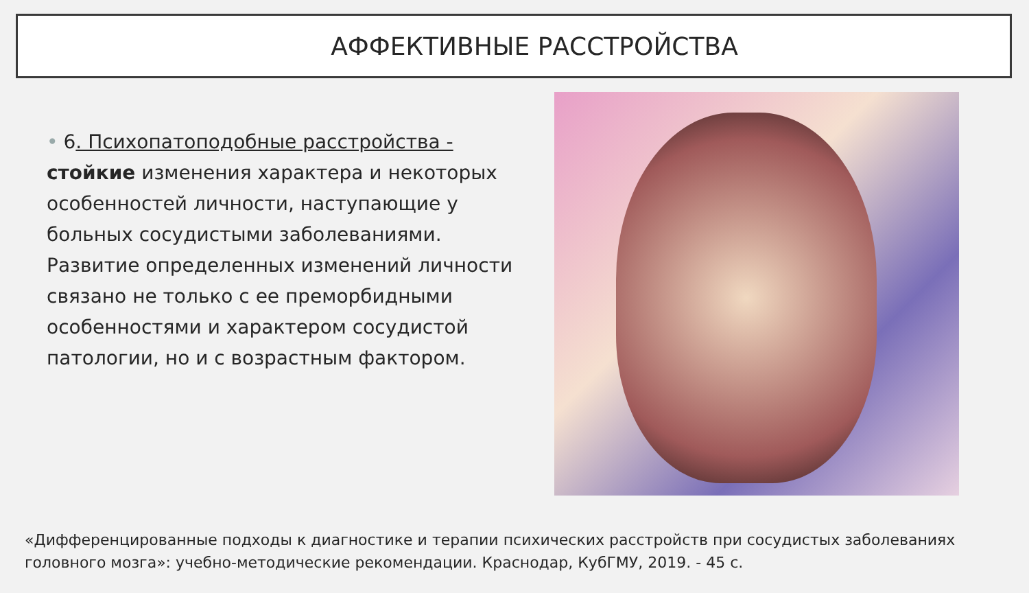АФФЕКТИВНЫЕ РАССТРОЙСТВА
• 6. Психопатоподобные расстройства - стойкие изменения характера и некоторых особенностей личности, наступающие у больных сосудистыми заболеваниями. Развитие определенных изменений личности связано не только с ее преморбидными особенностями и характером сосудистой патологии, но и с возрастным фактором.
«Дифференцированные подходы к диагностике и терапии психических расстройств при сосудистых заболеваниях головного мозга»: учебно-методические рекомендации. Краснодар, КубГМУ, 2019. - 45 с.